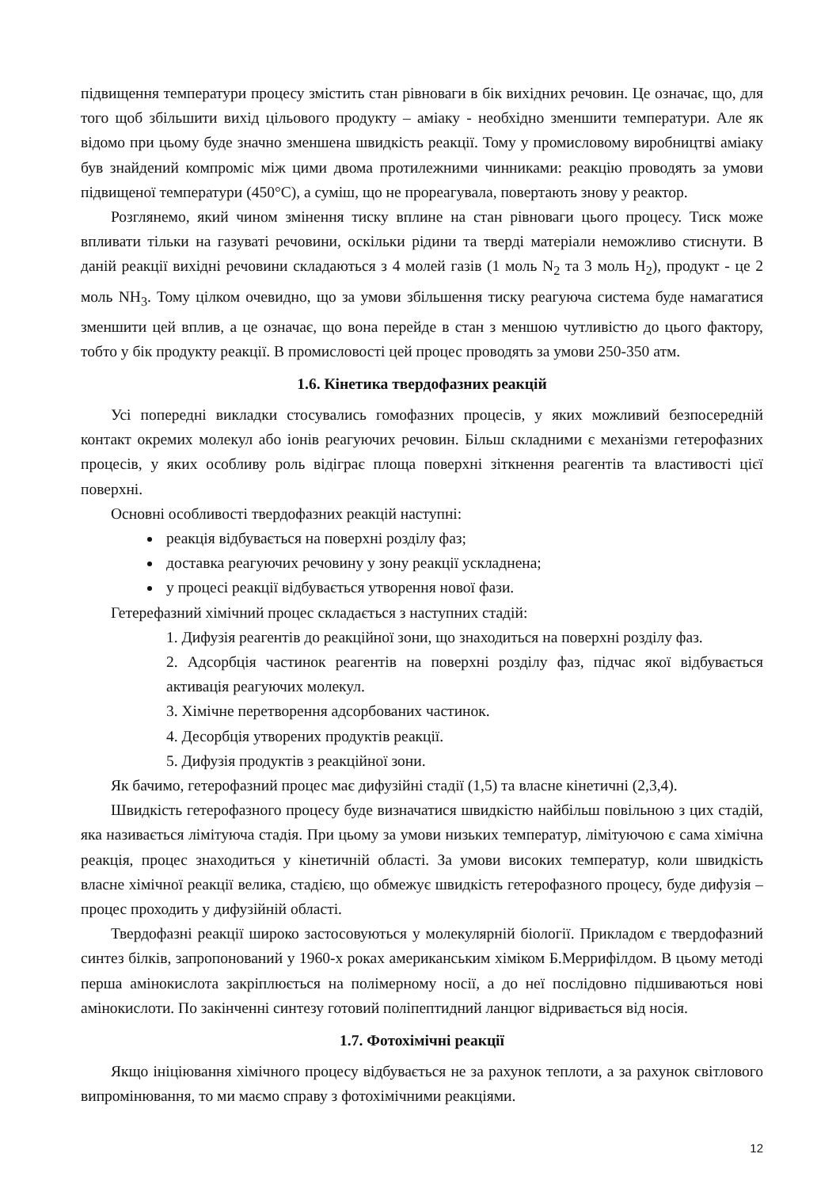підвищення температури процесу змістить стан рівноваги в бік вихідних речовин. Це означає, що, для того щоб збільшити вихід цільового продукту – аміаку - необхідно зменшити температури. Але як відомо при цьому буде значно зменшена швидкість реакції. Тому у промисловому виробництві аміаку був знайдений компроміс між цими двома протилежними чинниками: реакцію проводять за умови підвищеної температури (450°С), а суміш, що не прореагувала, повертають знову у реактор.
Розглянемо, який чином змінення тиску вплине на стан рівноваги цього процесу. Тиск може впливати тільки на газуваті речовини, оскільки рідини та тверді матеріали неможливо стиснути. В даній реакції вихідні речовини складаються з 4 молей газів (1 моль N<sub>2</sub> та 3 моль H<sub>2</sub>), продукт - це 2 моль NH<sub>3</sub>. Тому цілком очевидно, що за умови збільшення тиску реагуюча система буде намагатися зменшити цей вплив, а це означає, що вона перейде в стан з меншою чутливістю до цього фактору, тобто у бік продукту реакції. В промисловості цей процес проводять за умови 250-350 атм.
1.6. Кінетика твердофазних реакцій
Усі попередні викладки стосувались гомофазних процесів, у яких можливий безпосередній контакт окремих молекул або іонів реагуючих речовин. Більш складними є механізми гетерофазних процесів, у яких особливу роль відіграє площа поверхні зіткнення реагентів та властивості цієї поверхні.
Основні особливості твердофазних реакцій наступні:
реакція відбувається на поверхні розділу фаз;
доставка реагуючих речовину у зону реакції ускладнена;
у процесі реакції відбувається утворення нової фази.
Гетерефазний хімічний процес складається з наступних стадій:
1. Дифузія реагентів до реакційної зони, що знаходиться на поверхні розділу фаз.
2. Адсорбція частинок реагентів на поверхні розділу фаз, підчас якої відбувається активація реагуючих молекул.
3. Хімічне перетворення адсорбованих частинок.
4. Десорбція утворених продуктів реакції.
5. Дифузія продуктів з реакційної зони.
Як бачимо, гетерофазний процес має дифузійні стадії (1,5) та власне кінетичні (2,3,4).
Швидкість гетерофазного процесу буде визначатися швидкістю найбільш повільною з цих стадій, яка називається лімітуюча стадія. При цьому за умови низьких температур, лімітуючою є сама хімічна реакція, процес знаходиться у кінетичній області. За умови високих температур, коли швидкість власне хімічної реакції велика, стадією, що обмежує швидкість гетерофазного процесу, буде дифузія – процес проходить у дифузійній області.
Твердофазні реакції широко застосовуються у молекулярній біології. Прикладом є твердофазний синтез білків, запропонований у 1960-х роках американським хіміком Б.Меррифілдом. В цьому методі перша амінокислота закріплюється на полімерному носії, а до неї послідовно підшиваються нові амінокислоти. По закінченні синтезу готовий поліпептидний ланцюг відривається від носія.
1.7. Фотохімічні реакції
Якщо ініціювання хімічного процесу відбувається не за рахунок теплоти, а за рахунок світлового випромінювання, то ми маємо справу з фотохімічними реакціями.
12